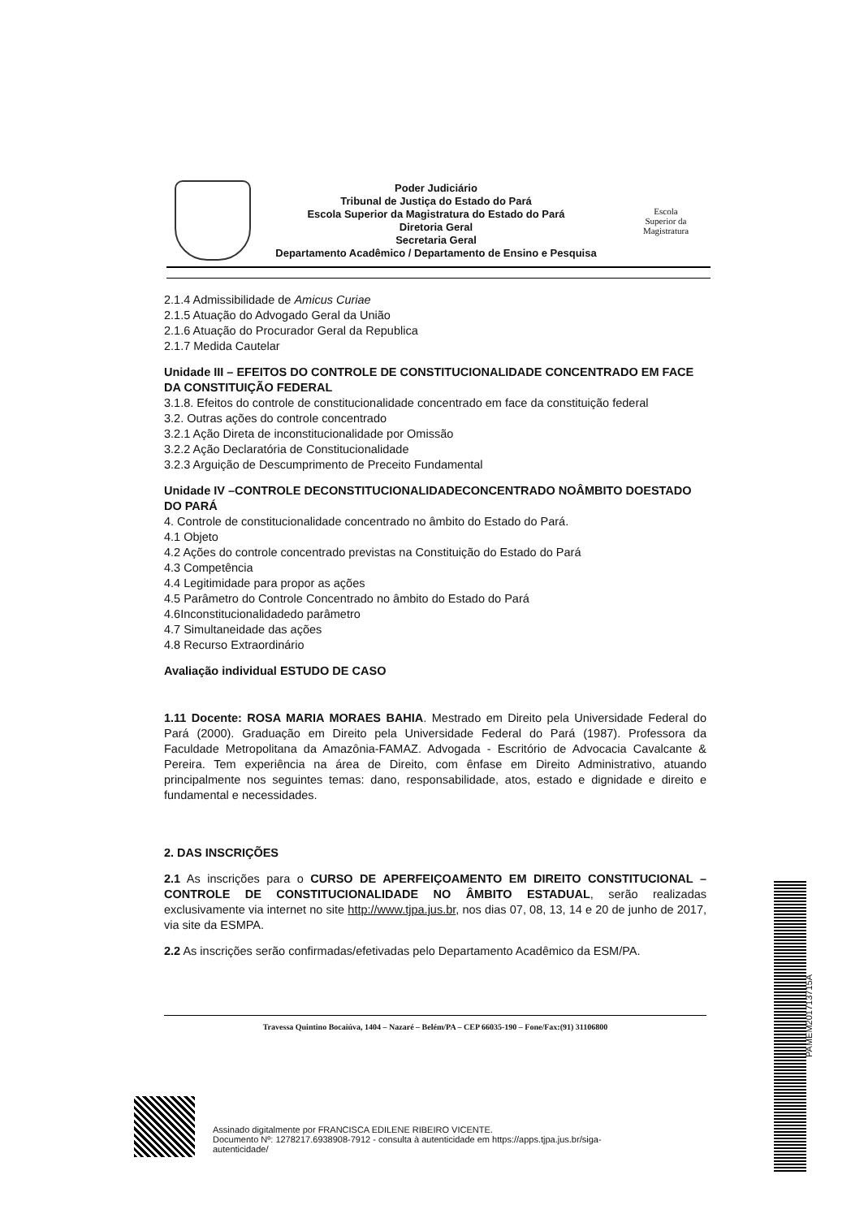Poder Judiciário
Tribunal de Justiça do Estado do Pará
Escola Superior da Magistratura do Estado do Pará
Diretoria Geral
Secretaria Geral
Departamento Acadêmico / Departamento de Ensino e Pesquisa
Escola
Superior da
Magistratura
2.1.4 Admissibilidade de Amicus Curiae
2.1.5 Atuação do Advogado Geral da União
2.1.6 Atuação do Procurador Geral da Republica
2.1.7 Medida Cautelar
Unidade III – EFEITOS DO CONTROLE DE CONSTITUCIONALIDADE CONCENTRADO EM FACE DA CONSTITUIÇÃO FEDERAL
3.1.8. Efeitos do controle de constitucionalidade concentrado em face da constituição federal
3.2. Outras ações do controle concentrado
3.2.1 Ação Direta de inconstitucionalidade por Omissão
3.2.2 Ação Declaratória de Constitucionalidade
3.2.3 Arguição de Descumprimento de Preceito Fundamental
Unidade IV –CONTROLE DECONSTITUCIONALIDADECONCENTRADO NOÂMBITO DOESTADO DO PARÁ
4. Controle de constitucionalidade concentrado no âmbito do Estado do Pará.
4.1 Objeto
4.2 Ações do controle concentrado previstas na Constituição do Estado do Pará
4.3 Competência
4.4 Legitimidade para propor as ações
4.5 Parâmetro do Controle Concentrado no âmbito do Estado do Pará
4.6Inconstitucionalidadedo parâmetro
4.7 Simultaneidade das ações
4.8 Recurso Extraordinário
Avaliação individual ESTUDO DE CASO
1.11 Docente: ROSA MARIA MORAES BAHIA. Mestrado em Direito pela Universidade Federal do Pará (2000). Graduação em Direito pela Universidade Federal do Pará (1987). Professora da Faculdade Metropolitana da Amazônia-FAMAZ. Advogada - Escritório de Advocacia Cavalcante & Pereira. Tem experiência na área de Direito, com ênfase em Direito Administrativo, atuando principalmente nos seguintes temas: dano, responsabilidade, atos, estado e dignidade e direito e fundamental e necessidades.
2. DAS INSCRIÇÕES
2.1 As inscrições para o CURSO DE APERFEIÇOAMENTO EM DIREITO CONSTITUCIONAL – CONTROLE DE CONSTITUCIONALIDADE NO ÂMBITO ESTADUAL, serão realizadas exclusivamente via internet no site http://www.tjpa.jus.br, nos dias 07, 08, 13, 14 e 20 de junho de 2017, via site da ESMPA.
2.2 As inscrições serão confirmadas/efetivadas pelo Departamento Acadêmico da ESM/PA.
Travessa Quintino Bocaiúva, 1404 – Nazaré – Belém/PA – CEP 66035-190 – Fone/Fax:(91) 31106800
PAMEM201713715A
Assinado digitalmente por FRANCISCA EDILENE RIBEIRO VICENTE.
Documento Nº: 1278217.6938908-7912 - consulta à autenticidade em https://apps.tjpa.jus.br/siga-
autenticidade/